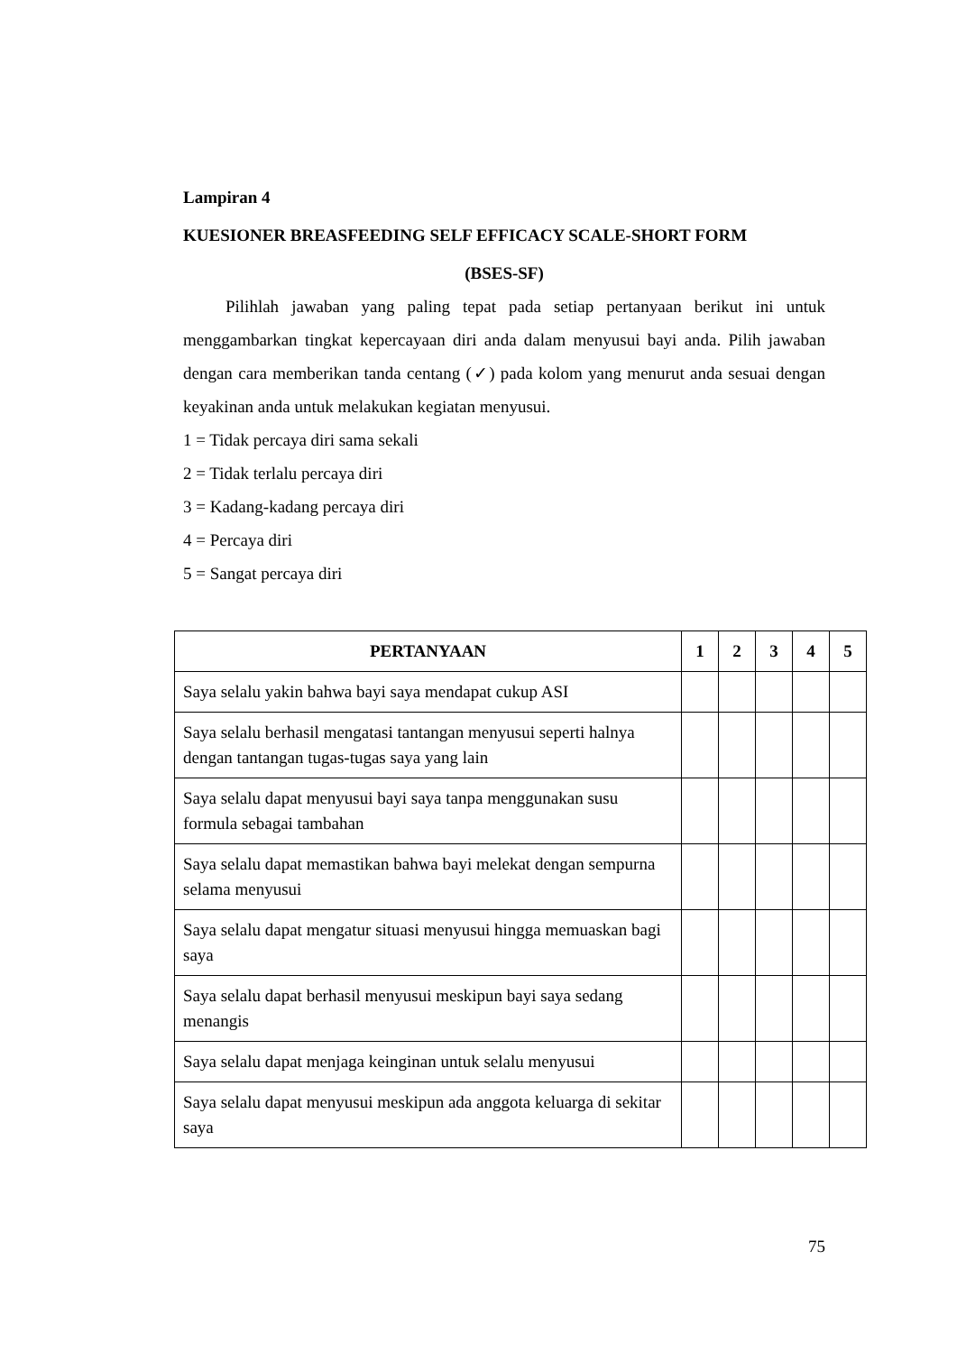Lampiran 4
KUESIONER BREASFEEDING SELF EFFICACY SCALE-SHORT FORM
(BSES-SF)
Pilihlah jawaban yang paling tepat pada setiap pertanyaan berikut ini untuk menggambarkan tingkat kepercayaan diri anda dalam menyusui bayi anda. Pilih jawaban dengan cara memberikan tanda centang (✓) pada kolom yang menurut anda sesuai dengan keyakinan anda untuk melakukan kegiatan menyusui.
1 = Tidak percaya diri sama sekali
2 = Tidak terlalu percaya diri
3 = Kadang-kadang percaya diri
4 = Percaya diri
5 = Sangat percaya diri
| PERTANYAAN | 1 | 2 | 3 | 4 | 5 |
| --- | --- | --- | --- | --- | --- |
| Saya selalu yakin bahwa bayi saya mendapat cukup ASI | | | | | |
| Saya selalu berhasil mengatasi tantangan menyusui seperti halnya dengan tantangan tugas-tugas saya yang lain | | | | | |
| Saya selalu dapat menyusui bayi saya tanpa menggunakan susu formula sebagai tambahan | | | | | |
| Saya selalu dapat memastikan bahwa bayi melekat dengan sempurna selama menyusui | | | | | |
| Saya selalu dapat mengatur situasi menyusui hingga memuaskan bagi saya | | | | | |
| Saya selalu dapat berhasil menyusui meskipun bayi saya sedang menangis | | | | | |
| Saya selalu dapat menjaga keinginan untuk selalu menyusui | | | | | |
| Saya selalu dapat menyusui meskipun ada anggota keluarga di sekitar saya | | | | | |
75